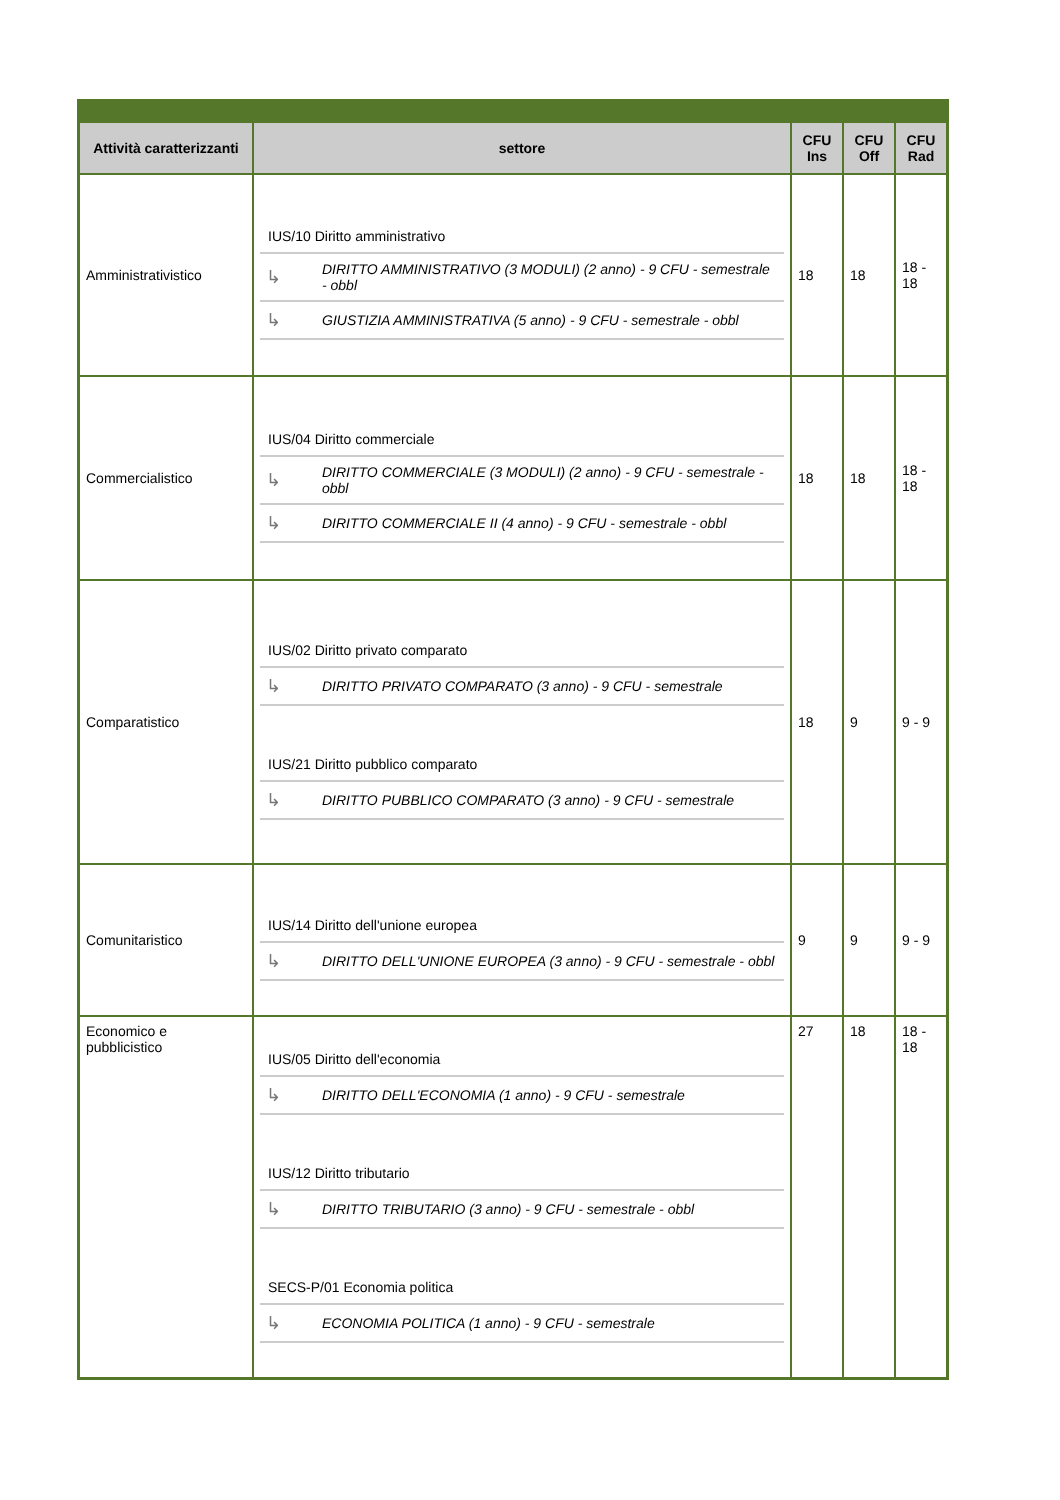| Attività caratterizzanti | settore | CFU Ins | CFU Off | CFU Rad |
| --- | --- | --- | --- | --- |
| Amministrativistico | / IUS/10 Diritto amministrativo / / / ↳ / DIRITTO AMMINISTRATIVO (3 MODULI) (2 anno) - 9 CFU - semestrale - obbl / / ↳ / GIUSTIZIA AMMINISTRATIVA (5 anno) - 9 CFU - semestrale - obbl / | 18 | 18 | 18 - 18 |
| Commercialistico | / IUS/04 Diritto commerciale / / / ↳ / DIRITTO COMMERCIALE (3 MODULI) (2 anno) - 9 CFU - semestrale - obbl / / ↳ / DIRITTO COMMERCIALE II (4 anno) - 9 CFU - semestrale - obbl / | 18 | 18 | 18 - 18 |
| Comparatistico | / IUS/02 Diritto privato comparato / / / ↳ / DIRITTO PRIVATO COMPARATO (3 anno) - 9 CFU - semestrale / / IUS/21 Diritto pubblico comparato / / / ↳ / DIRITTO PUBBLICO COMPARATO (3 anno) - 9 CFU - semestrale / | 18 | 9 | 9 - 9 |
| Comunitaristico | / IUS/14 Diritto dell'unione europea / / / ↳ / DIRITTO DELL'UNIONE EUROPEA (3 anno) - 9 CFU - semestrale - obbl / | 9 | 9 | 9 - 9 |
| Economico e pubblicistico | / IUS/05 Diritto dell'economia / / / ↳ / DIRITTO DELL'ECONOMIA (1 anno) - 9 CFU - semestrale / / IUS/12 Diritto tributario / / / ↳ / DIRITTO TRIBUTARIO (3 anno) - 9 CFU - semestrale - obbl / / SECS-P/01 Economia politica / / / ↳ / ECONOMIA POLITICA (1 anno) - 9 CFU - semestrale / | 27 | 18 | 18 - 18 |